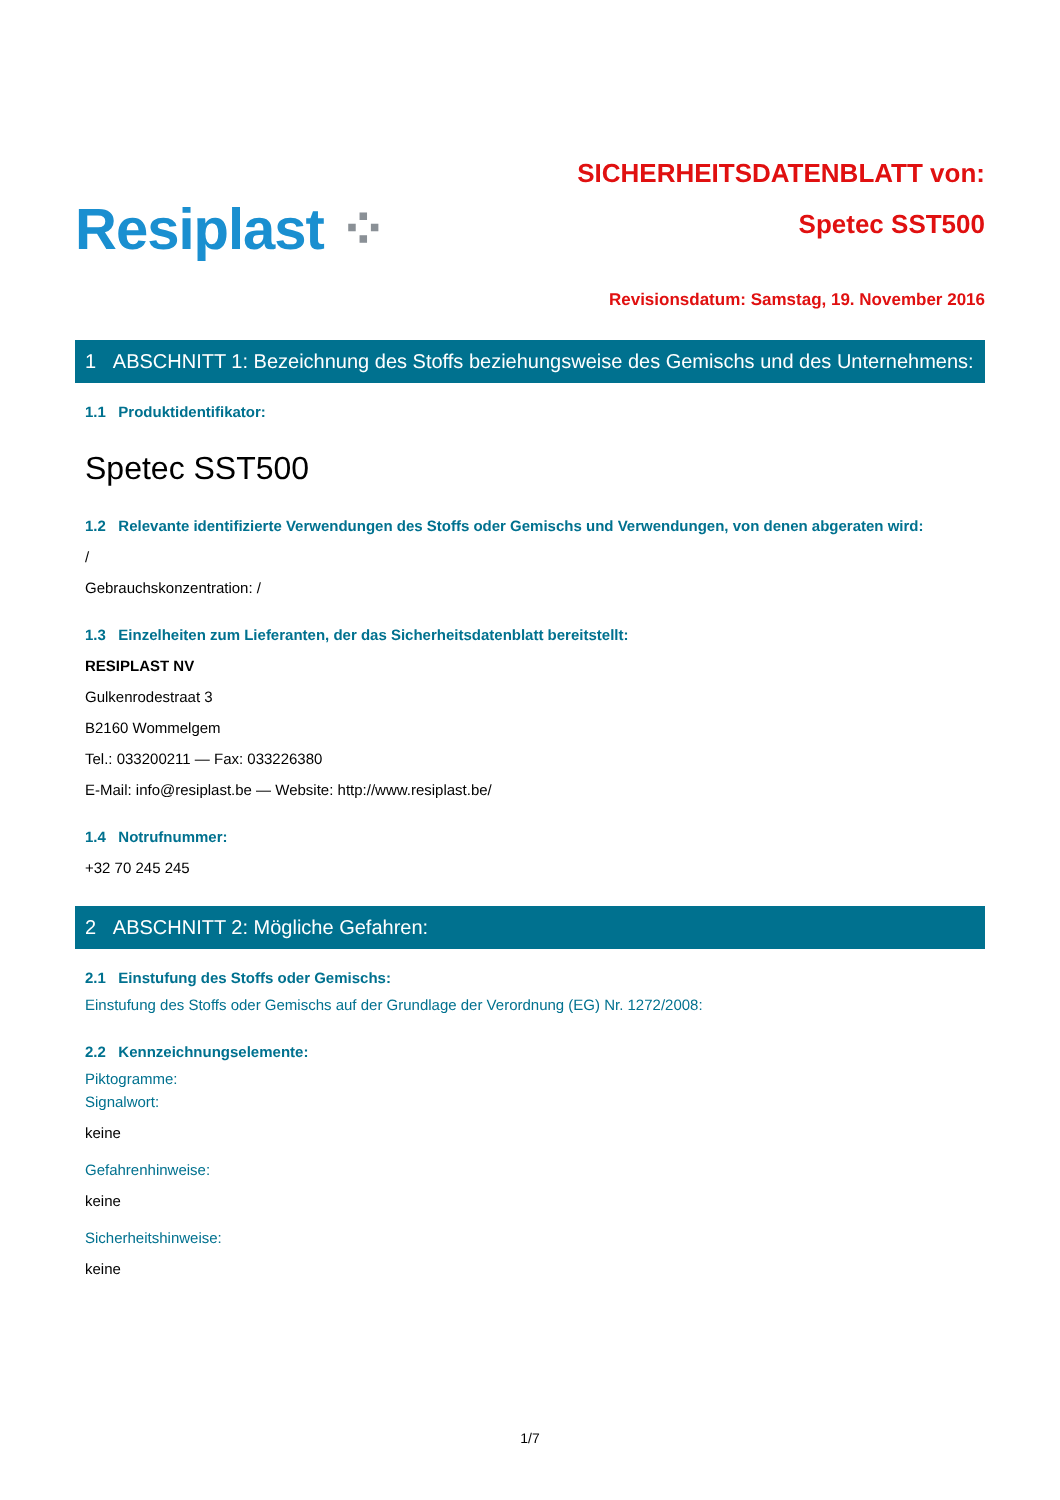Resiplast ⁘
SICHERHEITSDATENBLATT von:
Spetec SST500
Revisionsdatum: Samstag, 19. November 2016
1 ABSCHNITT 1: Bezeichnung des Stoffs beziehungsweise des Gemischs und des Unternehmens:
1.1 Produktidentifikator:
Spetec SST500
1.2 Relevante identifizierte Verwendungen des Stoffs oder Gemischs und Verwendungen, von denen abgeraten wird:
/
Gebrauchskonzentration: /
1.3 Einzelheiten zum Lieferanten, der das Sicherheitsdatenblatt bereitstellt:
RESIPLAST NV
Gulkenrodestraat 3
B2160 Wommelgem
Tel.: 033200211 — Fax: 033226380
E-Mail: info@resiplast.be — Website: http://www.resiplast.be/
1.4 Notrufnummer:
+32 70 245 245
2 ABSCHNITT 2: Mögliche Gefahren:
2.1 Einstufung des Stoffs oder Gemischs:
Einstufung des Stoffs oder Gemischs auf der Grundlage der Verordnung (EG) Nr. 1272/2008:
2.2 Kennzeichnungselemente:
Piktogramme:
Signalwort:
keine
Gefahrenhinweise:
keine
Sicherheitshinweise:
keine
1/7